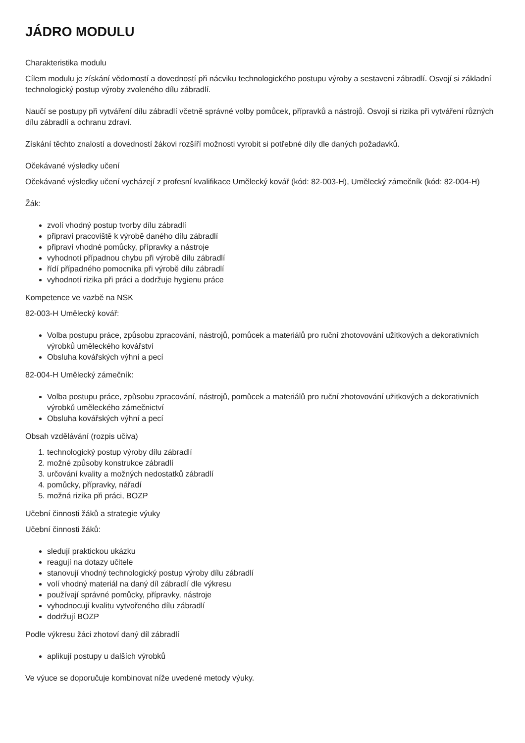JÁDRO MODULU
Charakteristika modulu
Cílem modulu je získání vědomostí a dovedností při nácviku technologického postupu výroby a sestavení zábradlí. Osvojí si základní technologický postup výroby zvoleného dílu zábradlí.
Naučí se postupy při vytváření dílu zábradlí včetně správné volby pomůcek, přípravků a nástrojů. Osvojí si rizika při vytváření různých dílu zábradlí a ochranu zdraví.
Získání těchto znalostí a dovedností žákovi rozšíří možnosti vyrobit si potřebné díly dle daných požadavků.
Očekávané výsledky učení
Očekávané výsledky učení vycházejí z profesní kvalifikace Umělecký kovář (kód: 82-003-H), Umělecký zámečník (kód: 82-004-H)
Žák:
zvolí vhodný postup tvorby dílu zábradlí
připraví pracoviště k výrobě daného dílu zábradlí
připraví vhodné pomůcky, přípravky a nástroje
vyhodnotí případnou chybu při výrobě dílu zábradlí
řídí případného pomocníka při výrobě dílu zábradlí
vyhodnotí rizika při práci a dodržuje hygienu práce
Kompetence ve vazbě na NSK
82-003-H Umělecký kovář:
Volba postupu práce, způsobu zpracování, nástrojů, pomůcek a materiálů pro ruční zhotovování užitkových a dekorativních výrobků uměleckého kovářství
Obsluha kovářských výhní a pecí
82-004-H Umělecký zámečník:
Volba postupu práce, způsobu zpracování, nástrojů, pomůcek a materiálů pro ruční zhotovování užitkových a dekorativních výrobků uměleckého zámečnictví
Obsluha kovářských výhní a pecí
Obsah vzdělávání (rozpis učiva)
1. technologický postup výroby dílu zábradlí
2. možné způsoby konstrukce zábradlí
3. určování kvality a možných nedostatků zábradlí
4. pomůcky, přípravky, nářadí
5. možná rizika při práci, BOZP
Učební činnosti žáků a strategie výuky
Učební činnosti žáků:
sledují praktickou ukázku
reagují na dotazy učitele
stanovují vhodný technologický postup výroby dílu zábradlí
volí vhodný materiál na daný díl zábradlí dle výkresu
používají správné pomůcky, přípravky, nástroje
vyhodnocují kvalitu vytvořeného dílu zábradlí
dodržují BOZP
Podle výkresu žáci zhotoví daný díl zábradlí
aplikují postupy u dalších výrobků
Ve výuce se doporučuje kombinovat níže uvedené metody výuky.